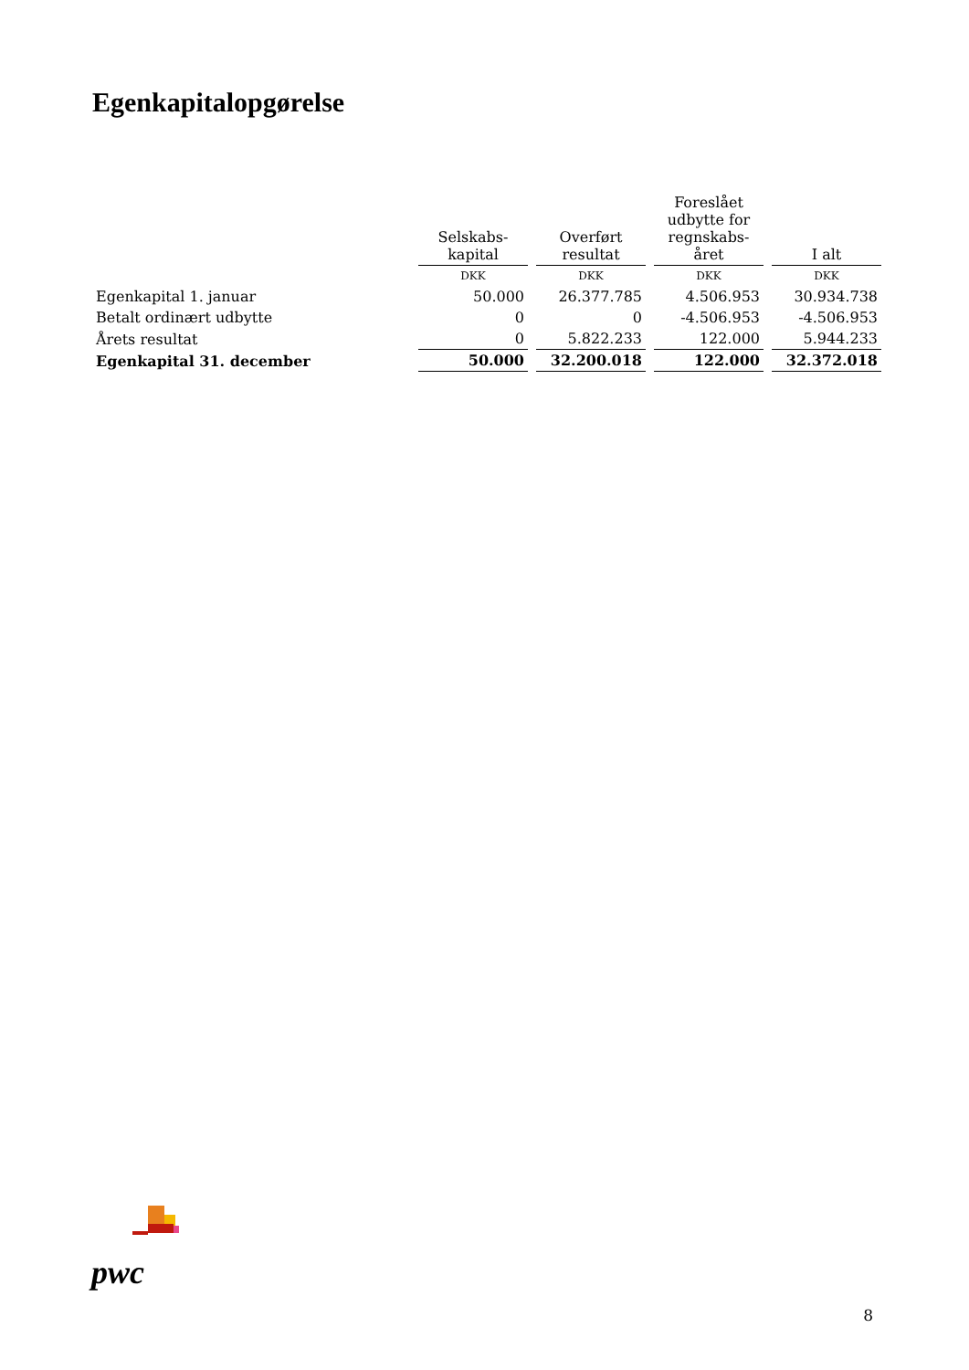Egenkapitalopgørelse
| | Selskabs- kapital | Overført resultat | Foreslået udbytte for regnskabs- året | I alt |
| --- | --- | --- | --- | --- |
| | DKK | DKK | DKK | DKK |
| Egenkapital 1. januar | 50.000 | 26.377.785 | 4.506.953 | 30.934.738 |
| Betalt ordinært udbytte | 0 | 0 | -4.506.953 | -4.506.953 |
| Årets resultat | 0 | 5.822.233 | 122.000 | 5.944.233 |
| Egenkapital 31. december | 50.000 | 32.200.018 | 122.000 | 32.372.018 |
pwc
8